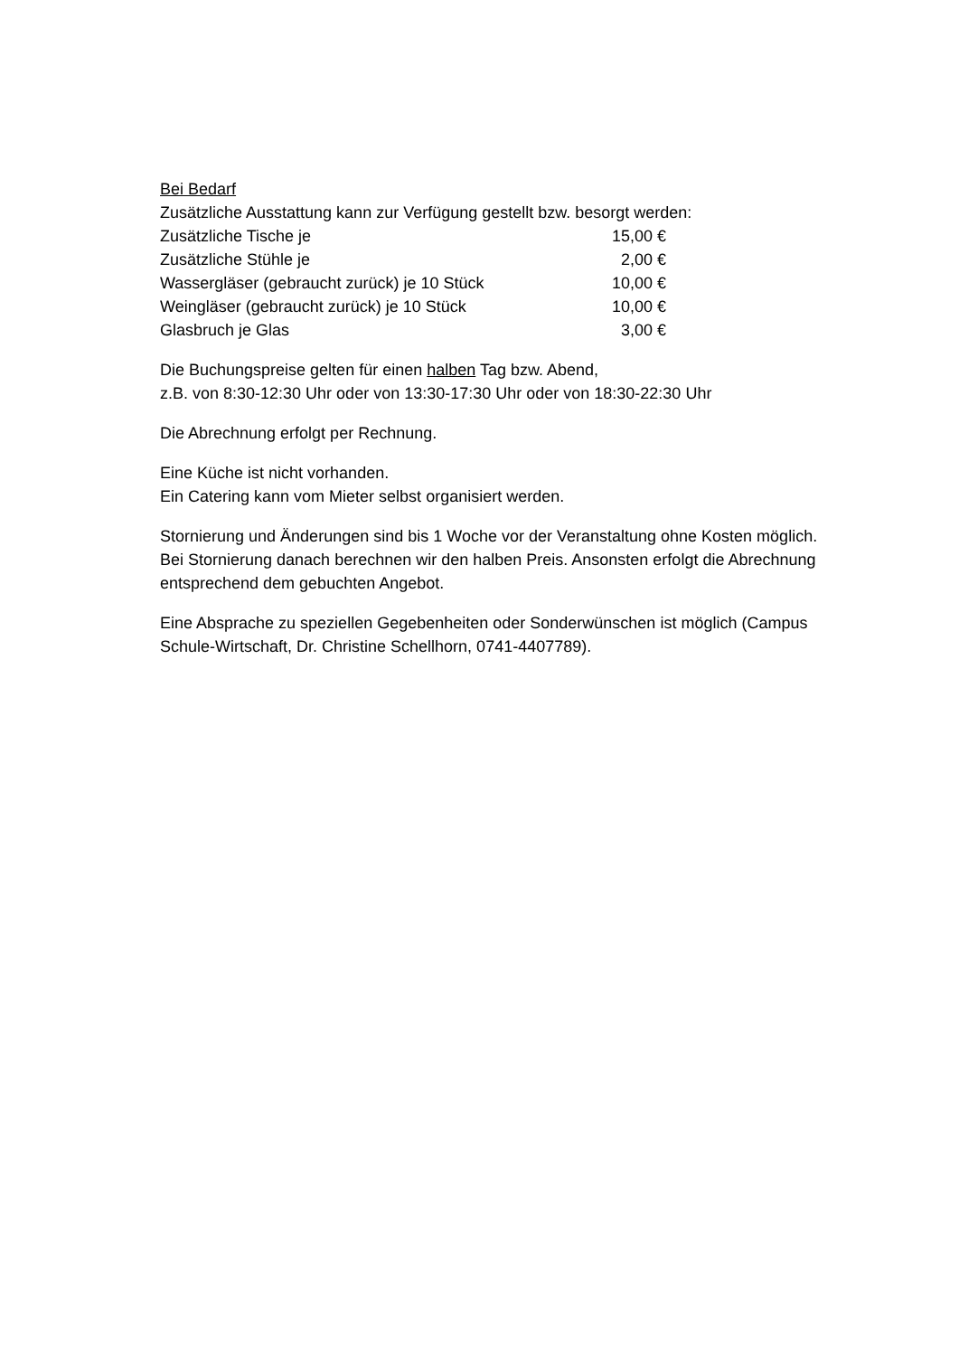Bei Bedarf
Zusätzliche Ausstattung kann zur Verfügung gestellt bzw. besorgt werden:
| Zusätzliche Tische je | 15,00 € |
| Zusätzliche Stühle je | 2,00 € |
| Wassergläser (gebraucht zurück) je 10 Stück | 10,00 € |
| Weingläser (gebraucht zurück) je 10 Stück | 10,00 € |
| Glasbruch je Glas | 3,00 € |
Die Buchungspreise gelten für einen halben Tag bzw. Abend,
z.B. von 8:30-12:30 Uhr oder von 13:30-17:30 Uhr oder von 18:30-22:30 Uhr
Die Abrechnung erfolgt per Rechnung.
Eine Küche ist nicht vorhanden.
Ein Catering kann vom Mieter selbst organisiert werden.
Stornierung und Änderungen sind bis 1 Woche vor der Veranstaltung ohne Kosten möglich. Bei Stornierung danach berechnen wir den halben Preis. Ansonsten erfolgt die Abrechnung entsprechend dem gebuchten Angebot.
Eine Absprache zu speziellen Gegebenheiten oder Sonderwünschen ist möglich (Campus Schule-Wirtschaft, Dr. Christine Schellhorn, 0741-4407789).